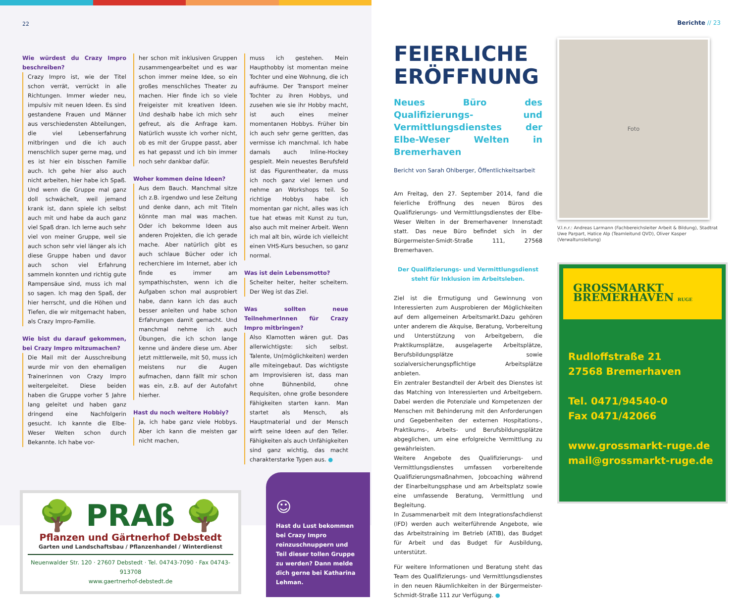22
Wie würdest du Crazy Impro beschreiben?
Crazy Impro ist, wie der Titel schon verrät, verrückt in alle Richtungen. Immer wieder neu, impulsiv mit neuen Ideen. Es sind gestandene Frauen und Männer aus verschiedensten Abteilungen, die viel Lebenserfahrung mitbringen und die ich auch menschlich super gerne mag, und es ist hier ein bisschen Familie auch. Ich gehe hier also auch nicht arbeiten, hier habe ich Spaß. Und wenn die Gruppe mal ganz doll schwächelt, weil jemand krank ist, dann spiele ich selbst auch mit und habe da auch ganz viel Spaß dran. Ich lerne auch sehr viel von meiner Gruppe, weil sie auch schon sehr viel länger als ich diese Gruppe haben und davor auch schon viel Erfahrung sammeln konnten und richtig gute Rampensäue sind, muss ich mal so sagen. Ich mag den Spaß, der hier herrscht, und die Höhen und Tiefen, die wir mitgemacht haben, als Crazy Impro-Familie.
Wie bist du darauf gekommen, bei Crazy Impro mitzumachen?
Die Mail mit der Ausschreibung wurde mir von den ehemaligen Trainerinnen von Crazy Impro weitergeleitet. Diese beiden haben die Gruppe vorher 5 Jahre lang geleitet und haben ganz dringend eine Nachfolgerin gesucht. Ich kannte die Elbe-Weser Welten schon durch Bekannte. Ich habe vor-
her schon mit inklusiven Gruppen zusammengearbeitet und es war schon immer meine Idee, so ein großes menschliches Theater zu machen. Hier finde ich so viele Freigeister mit kreativen Ideen. Und deshalb habe ich mich sehr gefreut, als die Anfrage kam. Natürlich wusste ich vorher nicht, ob es mit der Gruppe passt, aber es hat gepasst und ich bin immer noch sehr dankbar dafür.
Woher kommen deine Ideen?
Aus dem Bauch. Manchmal sitze ich z.B. irgendwo und lese Zeitung und denke dann, ach mit Titeln könnte man mal was machen. Oder ich bekomme Ideen aus anderen Projekten, die ich gerade mache. Aber natürlich gibt es auch schlaue Bücher oder ich recherchiere im Internet, aber ich finde es immer am sympathischsten, wenn ich die Aufgaben schon mal ausprobiert habe, dann kann ich das auch besser anleiten und habe schon Erfahrungen damit gemacht. Und manchmal nehme ich auch Übungen, die ich schon lange kenne und ändere diese um. Aber jetzt mittlerweile, mit 50, muss ich meistens nur die Augen aufmachen, dann fällt mir schon was ein, z.B. auf der Autofahrt hierher.
Hast du noch weitere Hobbiy?
Ja, ich habe ganz viele Hobbys. Aber ich kann die meisten gar nicht machen,
muss ich gestehen. Mein Haupthobby ist momentan meine Tochter und eine Wohnung, die ich aufräume. Der Transport meiner Tochter zu ihren Hobbys, und zusehen wie sie ihr Hobby macht, ist auch eines meiner momentanen Hobbys. Früher bin ich auch sehr gerne geritten, das vermisse ich manchmal. Ich habe damals auch Inline-Hockey gespielt. Mein neuestes Berufsfeld ist das Figurentheater, da muss ich noch ganz viel lernen und nehme an Workshops teil. So richtige Hobbys habe ich momentan gar nicht, alles was ich tue hat etwas mit Kunst zu tun, also auch mit meiner Arbeit. Wenn ich mal alt bin, würde ich vielleicht einen VHS-Kurs besuchen, so ganz normal.
Was ist dein Lebensmotto?
Scheiter heiter, heiter scheitern. Der Weg ist das Ziel.
Was sollten neue TeilnehmerInnen für Crazy Impro mitbringen?
Also Klamotten wären gut. Das allerwichtigste: sich selbst. Talente, Un(möglichkeiten) werden alle miteingebaut. Das wichtigste am Improvisieren ist, dass man ohne Bühnenbild, ohne Requisiten, ohne große besondere Fähigkeiten starten kann. Man startet als Mensch, als Hauptmaterial und der Mensch wirft seine Ideen auf den Teller. Fähigkeiten als auch Unfähigkeiten sind ganz wichtig, das macht charakterstarke Typen aus. ●
🌳 PRAß 🌳
Pflanzen und Gärtnerhof Debstedt
Garten und Landschaftsbau / Pflanzenhandel / Winterdienst
Neuenwalder Str. 120 · 27607 Debstedt · Tel. 04743-7090 · Fax 04743-913708
www.gaertnerhof-debstedt.de
☺
Hast du Lust bekommen bei Crazy Impro reinzuschnuppern und Teil dieser tollen Gruppe zu werden? Dann melde dich gerne bei Katharina Lehman.
Berichte // 23
FEIERLICHE ERÖFFNUNG
Neues Büro des Qualifizierungs- und Vermittlungsdienstes der Elbe-Weser Welten in Bremerhaven
Bericht von Sarah Ohlberger, Öffentlichkeitsarbeit
Am Freitag, den 27. September 2014, fand die feierliche Eröffnung des neuen Büros des Qualifizierungs- und Vermittlungsdienstes der Elbe-Weser Welten in der Bremerhavener Innenstadt statt. Das neue Büro befindet sich in der Bürgermeister-Smidt-Straße 111, 27568 Bremerhaven.
Der Qualifizierungs- und Vermittlungsdienst
steht für Inklusion im Arbeitsleben.
Ziel ist die Ermutigung und Gewinnung von Interessierten zum Ausprobieren der Möglichkeiten auf dem allgemeinen Arbeitsmarkt.Dazu gehören unter anderem die Akquise, Beratung, Vorbereitung und Unterstützung von Arbeitgebern, die Praktikumsplätze, ausgelagerte Arbeitsplätze, Berufsbildungsplätze sowie sozialversicherungspflichtige Arbeitsplätze anbieten.
Ein zentraler Bestandteil der Arbeit des Dienstes ist das Matching von Interessierten und Arbeitgebern. Dabei werden die Potenziale und Kompetenzen der Menschen mit Behinderung mit den Anforderungen und Gegebenheiten der externen Hospitations-, Praktikums-, Arbeits- und Berufsbildungsplätze abgeglichen, um eine erfolgreiche Vermittlung zu gewährleisten.
Weitere Angebote des Qualifizierungs- und Vermittlungsdienstes umfassen vorbereitende Qualifizierungsmaßnahmen, Jobcoaching während der Einarbeitungsphase und am Arbeitsplatz sowie eine umfassende Beratung, Vermittlung und Begleitung.
In Zusammenarbeit mit dem Integrationsfachdienst (IFD) werden auch weiterführende Angebote, wie das Arbeitstraining im Betrieb (ATIB), das Budget für Arbeit und das Budget für Ausbildung, unterstützt.
Für weitere Informationen und Beratung steht das Team des Qualifizierungs- und Vermittlungsdienstes in den neuen Räumlichkeiten in der Bürgermeister-Schmidt-Straße 111 zur Verfügung. ●
Foto
V.l.n.r.: Andreas Larmann (Fachbereichsleiter Arbeit & Bildung), Stadtrat Uwe Parpart, Hatice Alp (Teamleitund QVD), Oliver Kasper (Verwaltunsleitung)
GROSSMARKT
BREMERHAVEN RUGE
Rudloffstraße 21
27568 Bremerhaven
Tel. 0471/94540-0
Fax 0471/42066
www.grossmarkt-ruge.de
mail@grossmarkt-ruge.de